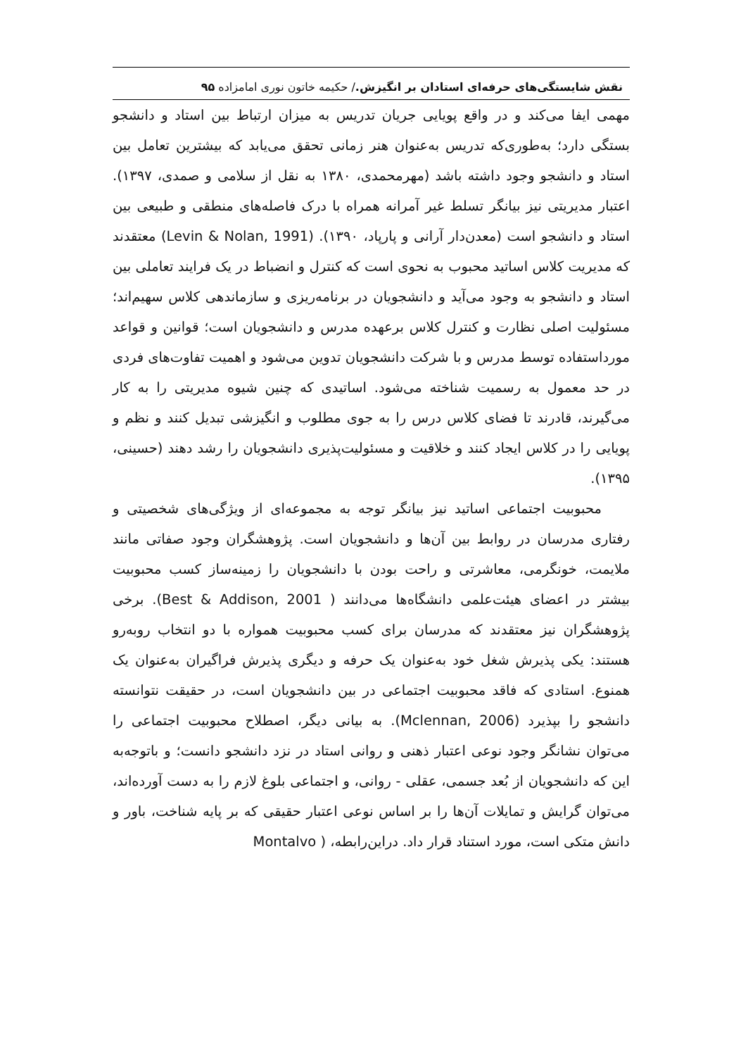نقش شایستگی‌های حرفه‌ای استادان بر انگیزش./ حکیمه خاتون نوری امامزاده ۹۵
مهمی ایفا می‌کند و در واقع پویایی جریان تدریس به میزان ارتباط بین استاد و دانشجو بستگی دارد؛ به‌طوری‌که تدریس به‌عنوان هنر زمانی تحقق می‌یابد که بیشترین تعامل بین استاد و دانشجو وجود داشته باشد (مهرمحمدی، ۱۳۸۰ به نقل از سلامی و صمدی، ۱۳۹۷). اعتبار مدیریتی نیز بیانگر تسلط غیر آمرانه همراه با درک فاصله‌های منطقی و طبیعی بین استاد و دانشجو است (معدن‌دار آرانی و پارپاد، ۱۳۹۰). (Levin & Nolan, 1991) معتقدند که مدیریت کلاس اساتید محبوب به نحوی است که کنترل و انضباط در یک فرایند تعاملی بین استاد و دانشجو به وجود می‌آید و دانشجویان در برنامه‌ریزی و سازماندهی کلاس سهیم‌اند؛ مسئولیت اصلی نظارت و کنترل کلاس برعهده مدرس و دانشجویان است؛ قوانین و قواعد مورداستفاده توسط مدرس و با شرکت دانشجویان تدوین می‌شود و اهمیت تفاوت‌های فردی در حد معمول به رسمیت شناخته می‌شود. اساتیدی که چنین شیوه مدیریتی را به کار می‌گیرند، قادرند تا فضای کلاس درس را به جوی مطلوب و انگیزشی تبدیل کنند و نظم و پویایی را در کلاس ایجاد کنند و خلاقیت و مسئولیت‌پذیری دانشجویان را رشد دهند (حسینی، ۱۳۹۵).
محبوبیت اجتماعی اساتید نیز بیانگر توجه به مجموعه‌ای از ویژگی‌های شخصیتی و رفتاری مدرسان در روابط بین آن‌ها و دانشجویان است. پژوهشگران وجود صفاتی مانند ملایمت، خونگرمی، معاشرتی و راحت بودن با دانشجویان را زمینه‌ساز کسب محبوبیت بیشتر در اعضای هیئت‌علمی دانشگاه‌ها می‌دانند ( Best & Addison, 2001). برخی پژوهشگران نیز معتقدند که مدرسان برای کسب محبوبیت همواره با دو انتخاب روبه‌رو هستند: یکی پذیرش شغل خود به‌عنوان یک حرفه و دیگری پذیرش فراگیران به‌عنوان یک همنوع. استادی که فاقد محبوبیت اجتماعی در بین دانشجویان است، در حقیقت نتوانسته دانشجو را بپذیرد (Mclennan, 2006). به بیانی دیگر، اصطلاح محبوبیت اجتماعی را می‌توان نشانگر وجود نوعی اعتبار ذهنی و روانی استاد در نزد دانشجو دانست؛ و باتوجه‌به این که دانشجویان از بُعد جسمی، عقلی - روانی، و اجتماعی بلوغ لازم را به دست آورده‌اند، می‌توان گرایش و تمایلات آن‌ها را بر اساس نوعی اعتبار حقیقی که بر پایه شناخت، باور و دانش متکی است، مورد استناد قرار داد. دراین‌رابطه، ( Montalvo